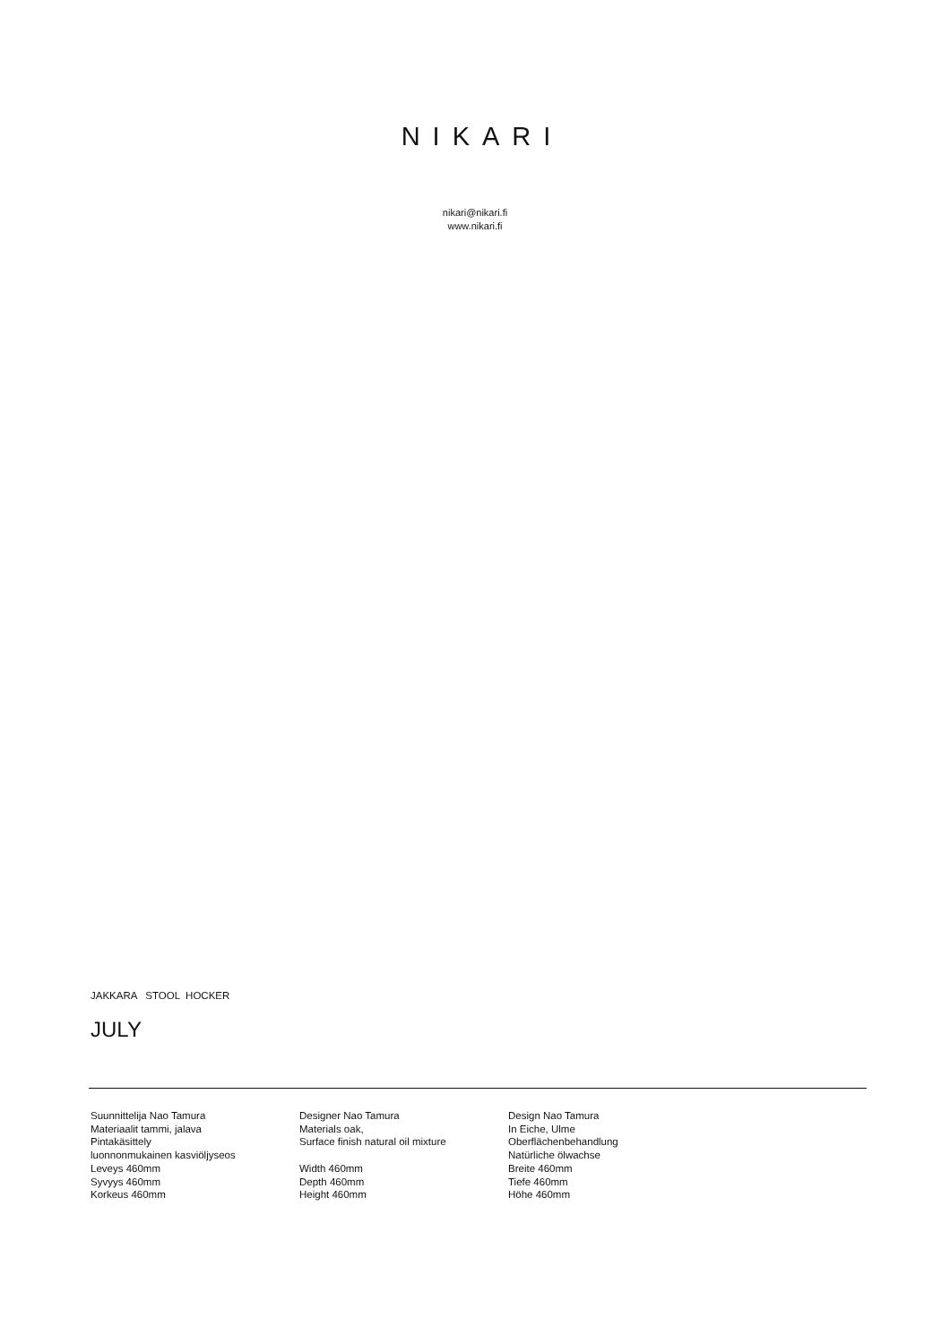NIKARI
nikari@nikari.fi
www.nikari.fi
JAKKARA STOOL HOCKER
JULY
Suunnittelija Nao Tamura
Materiaalit tammi, jalava
Pintakäsittely
luonnonmukainen kasviöljyseos
Leveys 460mm
Syvyys 460mm
Korkeus 460mm
Designer Nao Tamura
Materials oak,
Surface finish natural oil mixture
Width 460mm
Depth 460mm
Height 460mm
Design Nao Tamura
In Eiche, Ulme
Oberflächenbehandlung
Natürliche ölwachse
Breite 460mm
Tiefe 460mm
Höhe 460mm